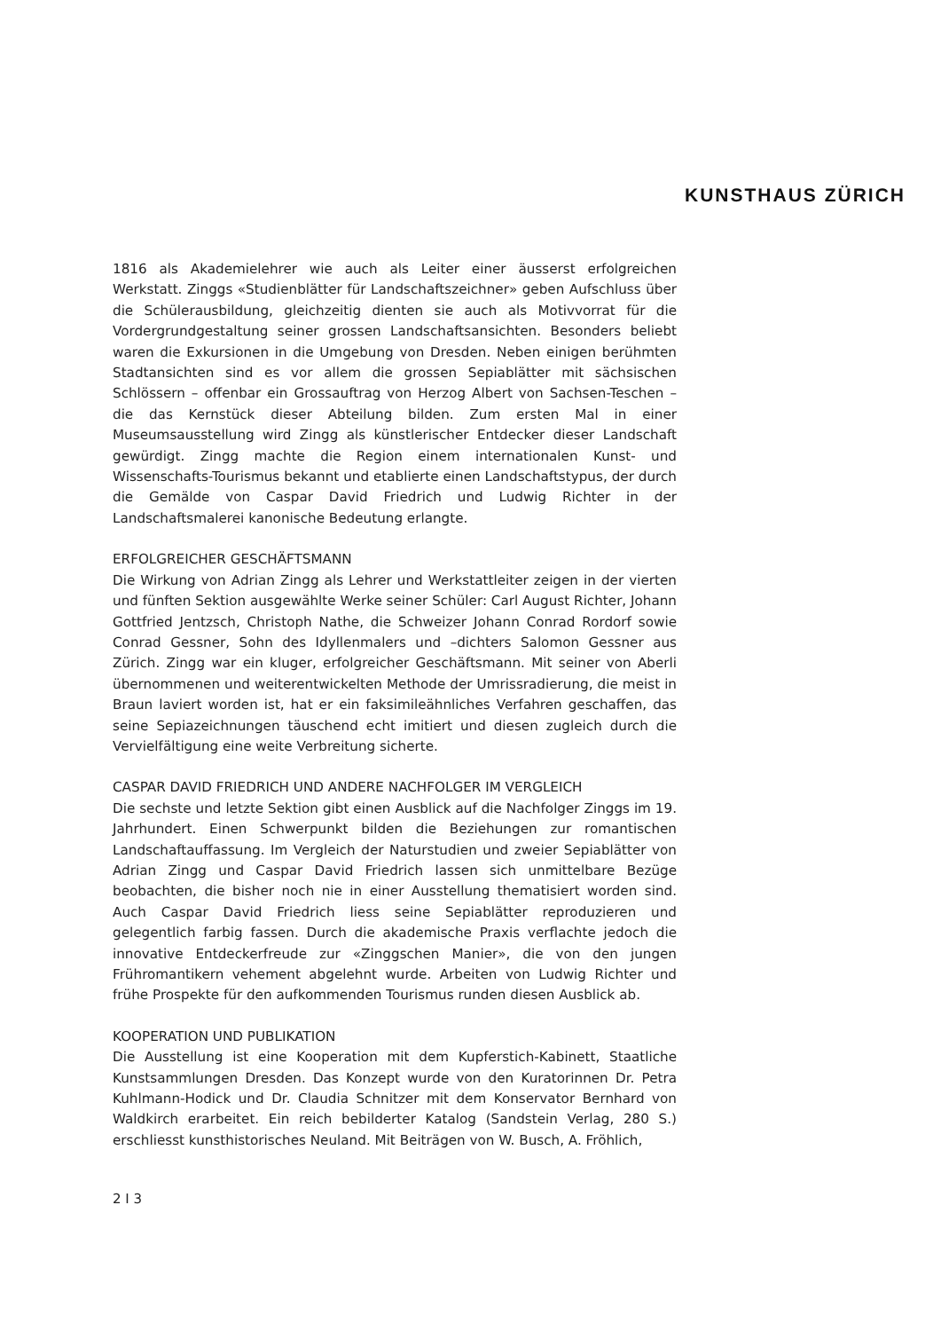KUNSTHAUS ZÜRICH
1816 als Akademielehrer wie auch als Leiter einer äusserst erfolgreichen Werkstatt. Zinggs «Studienblätter für Landschaftszeichner» geben Aufschluss über die Schülerausbildung, gleichzeitig dienten sie auch als Motivvorrat für die Vordergrundgestaltung seiner grossen Landschaftsansichten. Besonders beliebt waren die Exkursionen in die Umgebung von Dresden. Neben einigen berühmten Stadtansichten sind es vor allem die grossen Sepiablätter mit sächsischen Schlössern – offenbar ein Grossauftrag von Herzog Albert von Sachsen-Teschen – die das Kernstück dieser Abteilung bilden. Zum ersten Mal in einer Museumsausstellung wird Zingg als künstlerischer Entdecker dieser Landschaft gewürdigt. Zingg machte die Region einem internationalen Kunst- und Wissenschafts-Tourismus bekannt und etablierte einen Landschaftstypus, der durch die Gemälde von Caspar David Friedrich und Ludwig Richter in der Landschaftsmalerei kanonische Bedeutung erlangte.
ERFOLGREICHER GESCHÄFTSMANN
Die Wirkung von Adrian Zingg als Lehrer und Werkstattleiter zeigen in der vierten und fünften Sektion ausgewählte Werke seiner Schüler: Carl August Richter, Johann Gottfried Jentzsch, Christoph Nathe, die Schweizer Johann Conrad Rordorf sowie Conrad Gessner, Sohn des Idyllenmalers und –dichters Salomon Gessner aus Zürich. Zingg war ein kluger, erfolgreicher Geschäftsmann. Mit seiner von Aberli übernommenen und weiterentwickelten Methode der Umrissradierung, die meist in Braun laviert worden ist, hat er ein faksimileähnliches Verfahren geschaffen, das seine Sepiazeichnungen täuschend echt imitiert und diesen zugleich durch die Vervielfältigung eine weite Verbreitung sicherte.
CASPAR DAVID FRIEDRICH UND ANDERE NACHFOLGER IM VERGLEICH
Die sechste und letzte Sektion gibt einen Ausblick auf die Nachfolger Zinggs im 19. Jahrhundert. Einen Schwerpunkt bilden die Beziehungen zur romantischen Landschaftauffassung. Im Vergleich der Naturstudien und zweier Sepiablätter von Adrian Zingg und Caspar David Friedrich lassen sich unmittelbare Bezüge beobachten, die bisher noch nie in einer Ausstellung thematisiert worden sind. Auch Caspar David Friedrich liess seine Sepiablätter reproduzieren und gelegentlich farbig fassen. Durch die akademische Praxis verflachte jedoch die innovative Entdeckerfreude zur «Zinggschen Manier», die von den jungen Frühromantikern vehement abgelehnt wurde. Arbeiten von Ludwig Richter und frühe Prospekte für den aufkommenden Tourismus runden diesen Ausblick ab.
KOOPERATION UND PUBLIKATION
Die Ausstellung ist eine Kooperation mit dem Kupferstich-Kabinett, Staatliche Kunstsammlungen Dresden. Das Konzept wurde von den Kuratorinnen Dr. Petra Kuhlmann-Hodick und Dr. Claudia Schnitzer mit dem Konservator Bernhard von Waldkirch erarbeitet. Ein reich bebilderter Katalog (Sandstein Verlag, 280 S.) erschliesst kunsthistorisches Neuland. Mit Beiträgen von W. Busch, A. Fröhlich,
2 I 3